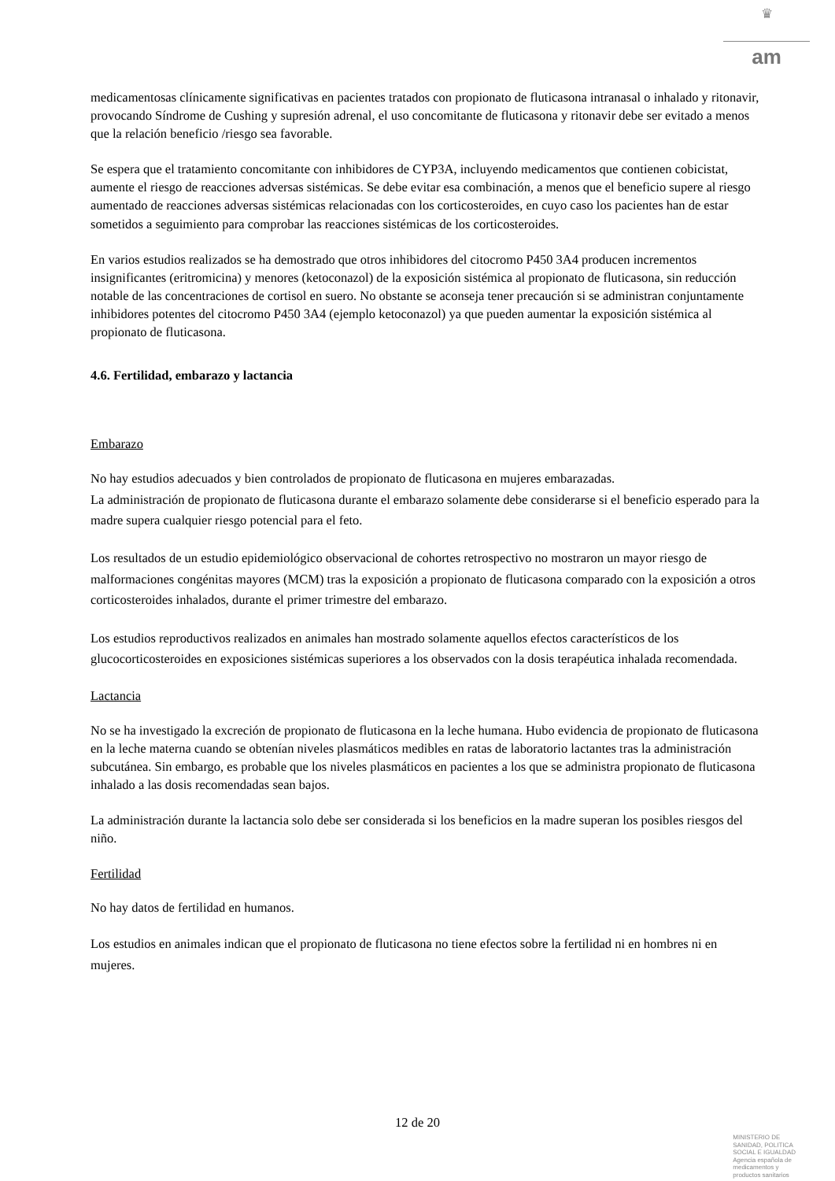♛
am
medicamentosas clínicamente significativas en pacientes tratados con propionato de fluticasona intranasal o inhalado y ritonavir, provocando Síndrome de Cushing y supresión adrenal, el uso concomitante de fluticasona y ritonavir debe ser evitado a menos que la relación beneficio /riesgo sea favorable.
Se espera que el tratamiento concomitante con inhibidores de CYP3A, incluyendo medicamentos que contienen cobicistat, aumente el riesgo de reacciones adversas sistémicas. Se debe evitar esa combinación, a menos que el beneficio supere al riesgo aumentado de reacciones adversas sistémicas relacionadas con los corticosteroides, en cuyo caso los pacientes han de estar sometidos a seguimiento para comprobar las reacciones sistémicas de los corticosteroides.
En varios estudios realizados se ha demostrado que otros inhibidores del citocromo P450 3A4 producen incrementos insignificantes (eritromicina) y menores (ketoconazol) de la exposición sistémica al propionato de fluticasona, sin reducción notable de las concentraciones de cortisol en suero. No obstante se aconseja tener precaución si se administran conjuntamente inhibidores potentes del citocromo P450 3A4 (ejemplo ketoconazol) ya que pueden aumentar la exposición sistémica al propionato de fluticasona.
4.6. Fertilidad, embarazo y lactancia
Embarazo
No hay estudios adecuados y bien controlados de propionato de fluticasona en mujeres embarazadas.
La administración de propionato de fluticasona durante el embarazo solamente debe considerarse si el beneficio esperado para la madre supera cualquier riesgo potencial para el feto.
Los resultados de un estudio epidemiológico observacional de cohortes retrospectivo no mostraron un mayor riesgo de malformaciones congénitas mayores (MCM) tras la exposición a propionato de fluticasona comparado con la exposición a otros corticosteroides inhalados, durante el primer trimestre del embarazo.
Los estudios reproductivos realizados en animales han mostrado solamente aquellos efectos característicos de los glucocorticosteroides en exposiciones sistémicas superiores a los observados con la dosis terapéutica inhalada recomendada.
Lactancia
No se ha investigado la excreción de propionato de fluticasona en la leche humana. Hubo evidencia de propionato de fluticasona en la leche materna cuando se obtenían niveles plasmáticos medibles en ratas de laboratorio lactantes tras la administración subcutánea. Sin embargo, es probable que los niveles plasmáticos en pacientes a los que se administra propionato de fluticasona inhalado a las dosis recomendadas sean bajos.
La administración durante la lactancia solo debe ser considerada si los beneficios en la madre superan los posibles riesgos del niño.
Fertilidad
No hay datos de fertilidad en humanos.
Los estudios en animales indican que el propionato de fluticasona no tiene efectos sobre la fertilidad ni en hombres ni en mujeres.
12 de 20
MINISTERIO DE
SANIDAD, POLITICA
SOCIAL E IGUALDAD
Agencia española de
medicamentos y
productos sanitarios